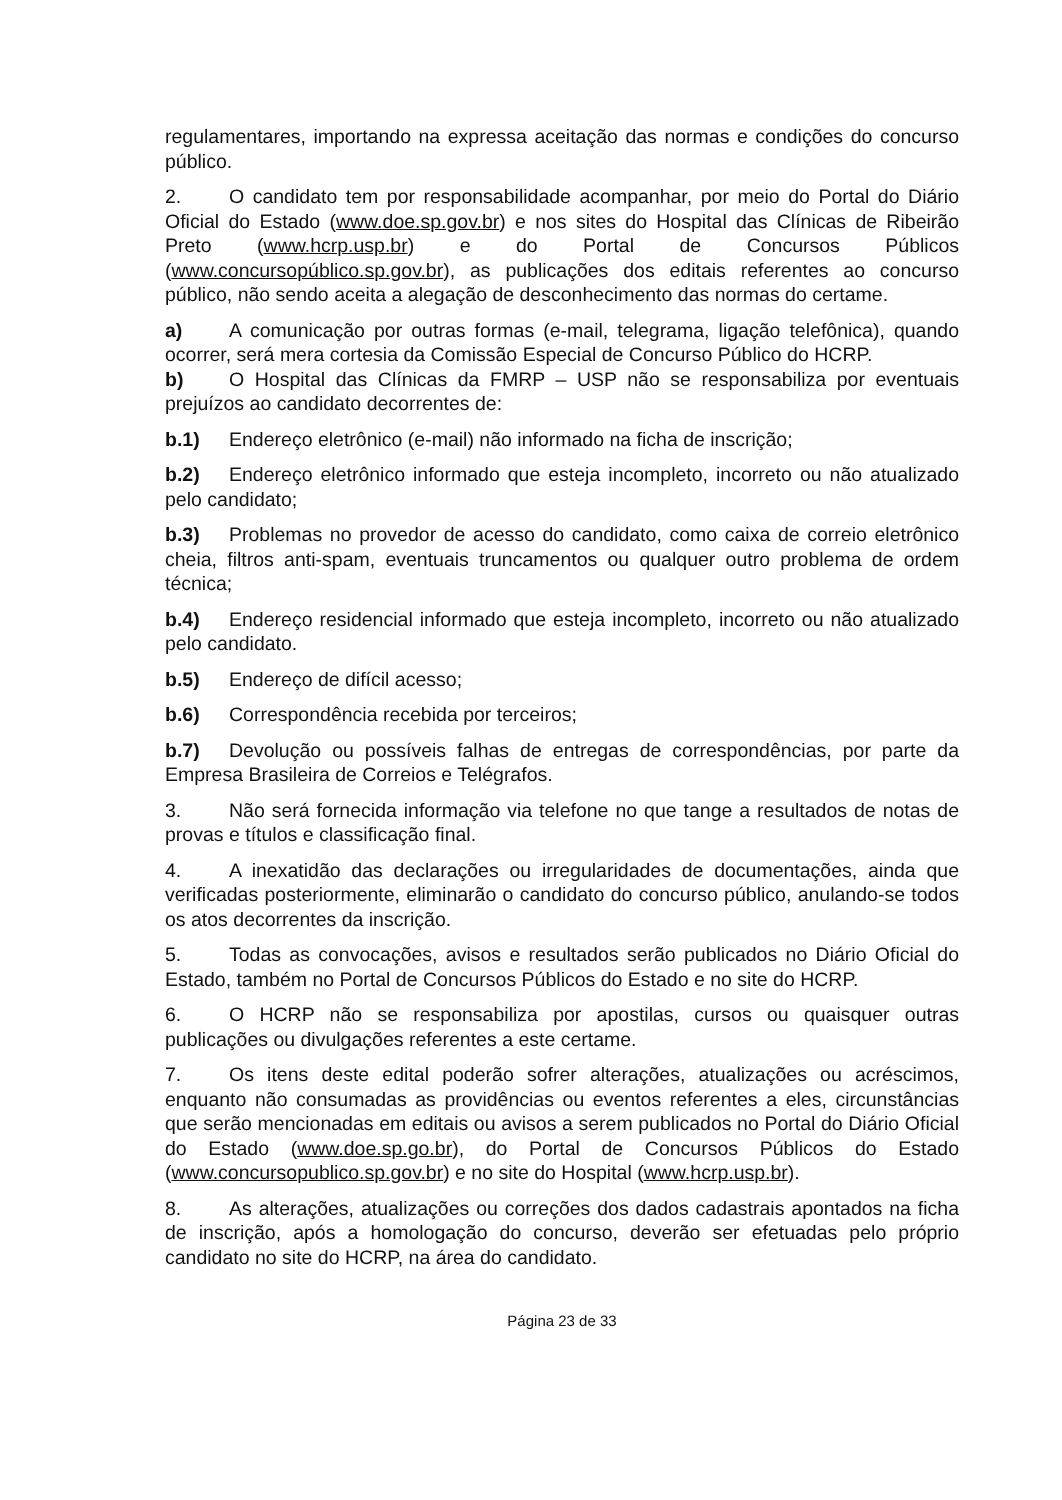regulamentares, importando na expressa aceitação das normas e condições do concurso público.
2. O candidato tem por responsabilidade acompanhar, por meio do Portal do Diário Oficial do Estado (www.doe.sp.gov.br) e nos sites do Hospital das Clínicas de Ribeirão Preto (www.hcrp.usp.br) e do Portal de Concursos Públicos (www.concursopúblico.sp.gov.br), as publicações dos editais referentes ao concurso público, não sendo aceita a alegação de desconhecimento das normas do certame.
a) A comunicação por outras formas (e-mail, telegrama, ligação telefônica), quando ocorrer, será mera cortesia da Comissão Especial de Concurso Público do HCRP.
b) O Hospital das Clínicas da FMRP – USP não se responsabiliza por eventuais prejuízos ao candidato decorrentes de:
b.1) Endereço eletrônico (e-mail) não informado na ficha de inscrição;
b.2) Endereço eletrônico informado que esteja incompleto, incorreto ou não atualizado pelo candidato;
b.3) Problemas no provedor de acesso do candidato, como caixa de correio eletrônico cheia, filtros anti-spam, eventuais truncamentos ou qualquer outro problema de ordem técnica;
b.4) Endereço residencial informado que esteja incompleto, incorreto ou não atualizado pelo candidato.
b.5) Endereço de difícil acesso;
b.6) Correspondência recebida por terceiros;
b.7) Devolução ou possíveis falhas de entregas de correspondências, por parte da Empresa Brasileira de Correios e Telégrafos.
3. Não será fornecida informação via telefone no que tange a resultados de notas de provas e títulos e classificação final.
4. A inexatidão das declarações ou irregularidades de documentações, ainda que verificadas posteriormente, eliminarão o candidato do concurso público, anulando-se todos os atos decorrentes da inscrição.
5. Todas as convocações, avisos e resultados serão publicados no Diário Oficial do Estado, também no Portal de Concursos Públicos do Estado e no site do HCRP.
6. O HCRP não se responsabiliza por apostilas, cursos ou quaisquer outras publicações ou divulgações referentes a este certame.
7. Os itens deste edital poderão sofrer alterações, atualizações ou acréscimos, enquanto não consumadas as providências ou eventos referentes a eles, circunstâncias que serão mencionadas em editais ou avisos a serem publicados no Portal do Diário Oficial do Estado (www.doe.sp.go.br), do Portal de Concursos Públicos do Estado (www.concursopublico.sp.gov.br) e no site do Hospital (www.hcrp.usp.br).
8. As alterações, atualizações ou correções dos dados cadastrais apontados na ficha de inscrição, após a homologação do concurso, deverão ser efetuadas pelo próprio candidato no site do HCRP, na área do candidato.
Página 23 de 33